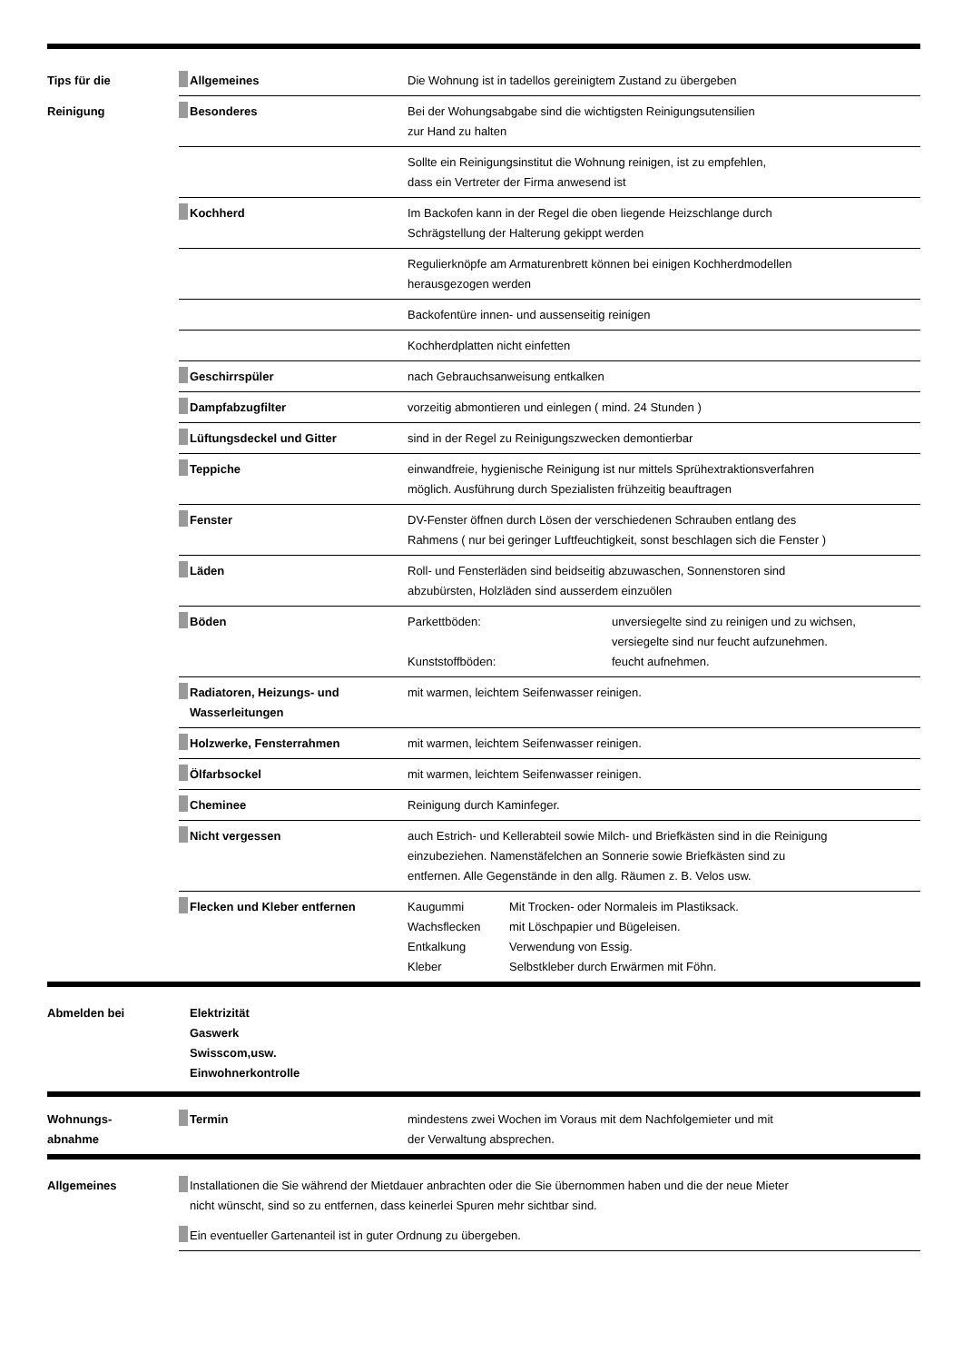| Tips für die | Allgemeines | Die Wohnung ist in tadellos gereinigtem Zustand zu übergeben |
| Reinigung | Besonderes | Bei der Wohungsabgabe sind die wichtigsten Reinigungsutensilien zur Hand zu halten |
| | | Sollte ein Reinigungsinstitut die Wohnung reinigen, ist zu empfehlen, dass ein Vertreter der Firma anwesend ist |
| | Kochherd | Im Backofen kann in der Regel die oben liegende Heizschlange durch Schrägstellung der Halterung gekippt werden |
| | | Regulierknöpfe am Armaturenbrett können bei einigen Kochherdmodellen herausgezogen werden |
| | | Backofentüre innen- und aussenseitig reinigen |
| | | Kochherdplatten nicht einfetten |
| | Geschirrspüler | nach Gebrauchsanweisung entkalken |
| | Dampfabzugfilter | vorzeitig abmontieren und einlegen ( mind. 24 Stunden ) |
| | Lüftungsdeckel und Gitter | sind in der Regel zu Reinigungszwecken demontierbar |
| | Teppiche | einwandfreie, hygienische Reinigung ist nur mittels Sprühextraktionsverfahren möglich. Ausführung durch Spezialisten frühzeitig beauftragen |
| | Fenster | DV-Fenster öffnen durch Lösen der verschiedenen Schrauben entlang des Rahmens ( nur bei geringer Luftfeuchtigkeit, sonst beschlagen sich die Fenster ) |
| | Läden | Roll- und Fensterläden sind beidseitig abzuwaschen, Sonnenstoren sind abzubürsten, Holzläden sind ausserdem einzuölen |
| | Böden | / Parkettböden: / unversiegelte sind zu reinigen und zu wichsen, versiegelte sind nur feucht aufzunehmen. / / Kunststoffböden: / feucht aufnehmen. / |
| | Radiatoren, Heizungs- und Wasserleitungen | mit warmen, leichtem Seifenwasser reinigen. |
| | Holzwerke, Fensterrahmen | mit warmen, leichtem Seifenwasser reinigen. |
| | Ölfarbsockel | mit warmen, leichtem Seifenwasser reinigen. |
| | Cheminee | Reinigung durch Kaminfeger. |
| | Nicht vergessen | auch Estrich- und Kellerabteil sowie Milch- und Briefkästen sind in die Reinigung einzubeziehen. Namenstäfelchen an Sonnerie sowie Briefkästen sind zu entfernen. Alle Gegenstände in den allg. Räumen z. B. Velos usw. |
| | Flecken und Kleber entfernen | / Kaugummi / Mit Trocken- oder Normaleis im Plastiksack. / / Wachsflecken / mit Löschpapier und Bügeleisen. / / Entkalkung / Verwendung von Essig. / / Kleber / Selbstkleber durch Erwärmen mit Föhn. / |
| Abmelden bei | Elektrizität Gaswerk Swisscom,usw. Einwohnerkontrolle | |
| Wohnungs- abnahme | Termin | mindestens zwei Wochen im Voraus mit dem Nachfolgemieter und mit der Verwaltung absprechen. |
| Allgemeines | Installationen die Sie während der Mietdauer anbrachten oder die Sie übernommen haben und die der neue Mieter nicht wünscht, sind so zu entfernen, dass keinerlei Spuren mehr sichtbar sind. |
| | Ein eventueller Gartenanteil ist in guter Ordnung zu übergeben. |